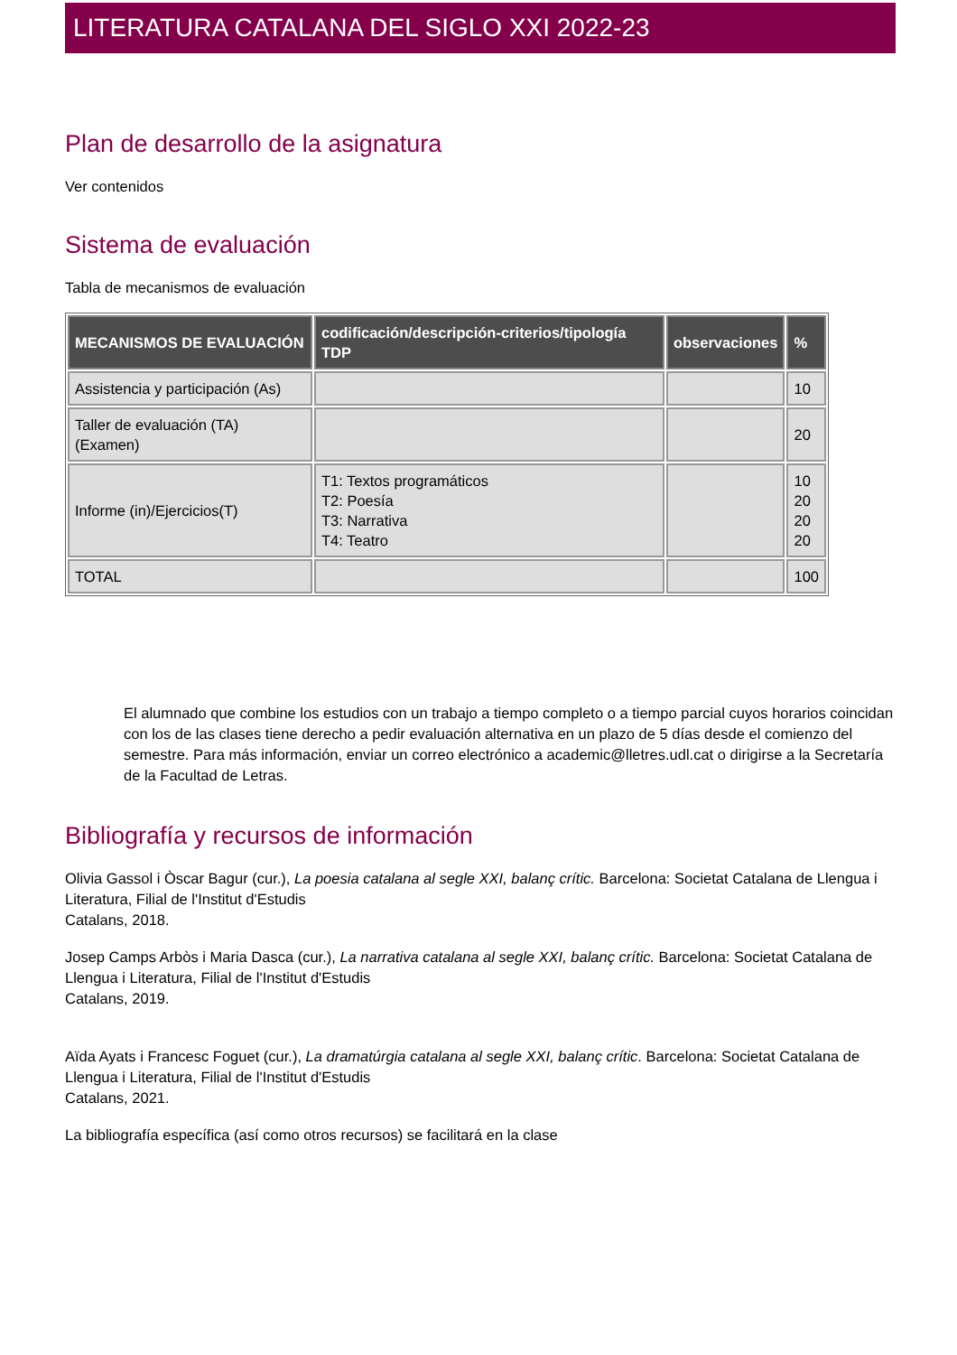LITERATURA CATALANA DEL SIGLO XXI 2022-23
Plan de desarrollo de la asignatura
Ver contenidos
Sistema de evaluación
Tabla de mecanismos de evaluación
| MECANISMOS DE EVALUACIÓN | codificación/descripción-criterios/tipología TDP | observaciones | % |
| --- | --- | --- | --- |
| Assistencia y participación (As) | | | 10 |
| Taller de evaluación (TA) (Examen) | | | 20 |
| Informe (in)/Ejercicios(T) | T1: Textos programáticos T2: Poesía T3: Narrativa T4: Teatro | | 10 20 20 20 |
| TOTAL | | | 100 |
El alumnado que combine los estudios con un trabajo a tiempo completo o a tiempo parcial cuyos horarios coincidan con los de las clases tiene derecho a pedir evaluación alternativa en un plazo de 5 días desde el comienzo del semestre. Para más información, enviar un correo electrónico a academic@lletres.udl.cat o dirigirse a la Secretaría de la Facultad de Letras.
Bibliografía y recursos de información
Olivia Gassol i Òscar Bagur (cur.), La poesia catalana al segle XXI, balanç crític. Barcelona: Societat Catalana de Llengua i Literatura, Filial de l'Institut d'Estudis
Catalans, 2018.
Josep Camps Arbòs i Maria Dasca (cur.), La narrativa catalana al segle XXI, balanç crític. Barcelona: Societat Catalana de Llengua i Literatura, Filial de l'Institut d'Estudis
Catalans, 2019.
Aïda Ayats i Francesc Foguet (cur.), La dramatúrgia catalana al segle XXI, balanç crític. Barcelona: Societat Catalana de Llengua i Literatura, Filial de l'Institut d'Estudis
Catalans, 2021.
La bibliografía específica (así como otros recursos) se facilitará en la clase